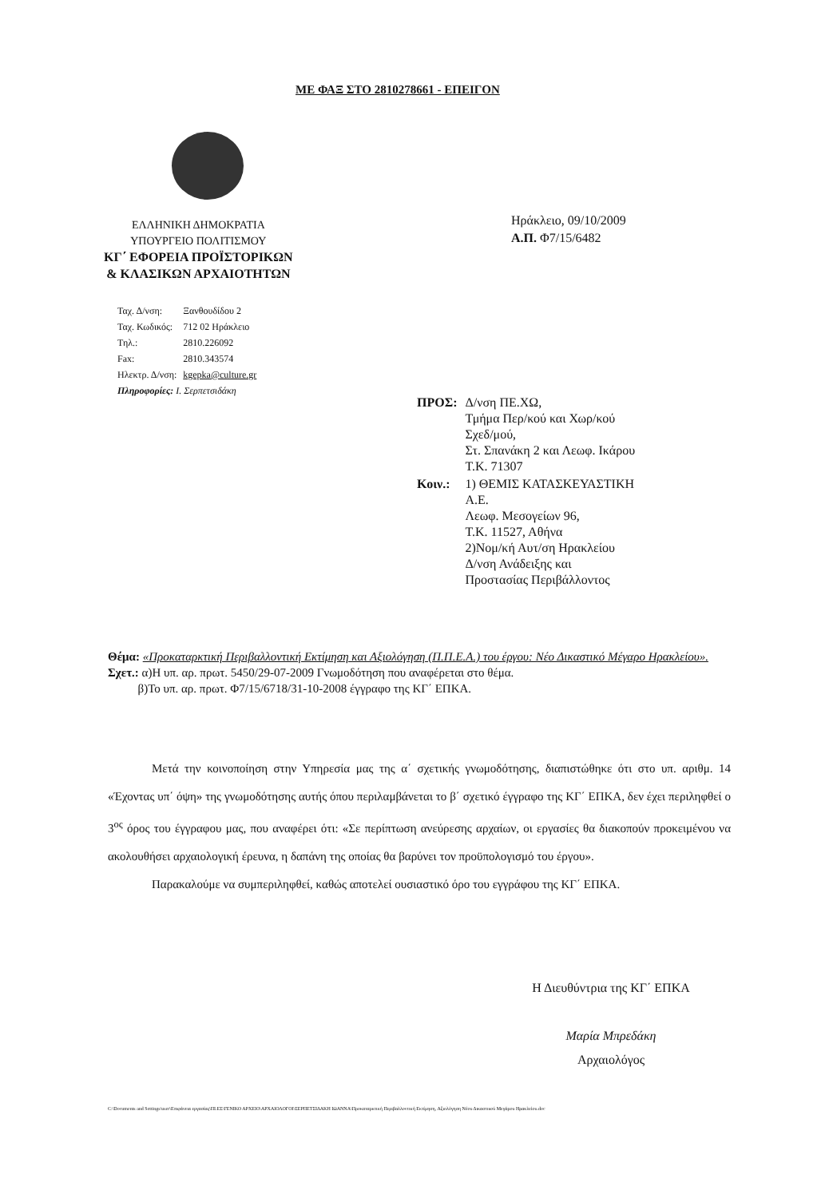ΜΕ ΦΑΞ ΣΤΟ 2810278661 - ΕΠΕΙΓΟΝ
ΕΛΛΗΝΙΚΗ ΔΗΜΟΚΡΑΤΙΑ
ΥΠΟΥΡΓΕΙΟ ΠΟΛΙΤΙΣΜΟΥ
ΚΓ΄ ΕΦΟΡΕΙΑ ΠΡΟΪΣΤΟΡΙΚΩΝ
& ΚΛΑΣΙΚΩΝ ΑΡΧΑΙΟΤΗΤΩΝ
| Ταχ. Δ/νση: | Ξανθουδίδου 2 |
| Ταχ. Κωδικός: | 712 02 Ηράκλειο |
| Τηλ.: | 2810.226092 |
| Fax: | 2810.343574 |
| Ηλεκτρ. Δ/νση: | kgepka@culture.gr |
| Πληροφορίες: Ι. Σερπετσιδάκη | |
Ηράκλειο, 09/10/2009
Α.Π. Φ7/15/6482
| ΠΡΟΣ: | Δ/νση ΠΕ.ΧΩ, Τμήμα Περ/κού και Χωρ/κού Σχεδ/μού, Στ. Σπανάκη 2 και Λεωφ. Ικάρου Τ.Κ. 71307 |
| Κοιν.: | 1) ΘΕΜΙΣ ΚΑΤΑΣΚΕΥΑΣΤΙΚΗ Α.Ε. Λεωφ. Μεσογείων 96, Τ.Κ. 11527, Αθήνα 2)Νομ/κή Αυτ/ση Ηρακλείου Δ/νση Ανάδειξης και Προστασίας Περιβάλλοντος |
Θέμα: «Προκαταρκτική Περιβαλλοντική Εκτίμηση και Αξιολόγηση (Π.Π.Ε.Α.) του έργου: Νέο Δικαστικό Μέγαρο Ηρακλείου».
Σχετ.: α)Η υπ. αρ. πρωτ. 5450/29-07-2009 Γνωμοδότηση που αναφέρεται στο θέμα.
β)Το υπ. αρ. πρωτ. Φ7/15/6718/31-10-2008 έγγραφο της ΚΓ΄ ΕΠΚΑ.
Μετά την κοινοποίηση στην Υπηρεσία μας της α΄ σχετικής γνωμοδότησης, διαπιστώθηκε ότι στο υπ. αριθμ. 14 «Έχοντας υπ΄ όψη» της γνωμοδότησης αυτής όπου περιλαμβάνεται το β΄ σχετικό έγγραφο της ΚΓ΄ ΕΠΚΑ, δεν έχει περιληφθεί ο 3<sup>ος</sup> όρος του έγγραφου μας, που αναφέρει ότι: «Σε περίπτωση ανεύρεσης αρχαίων, οι εργασίες θα διακοπούν προκειμένου να ακολουθήσει αρχαιολογική έρευνα, η δαπάνη της οποίας θα βαρύνει τον προϋπολογισμό του έργου».
Παρακαλούμε να συμπεριληφθεί, καθώς αποτελεί ουσιαστικό όρο του εγγράφου της ΚΓ΄ ΕΠΚΑ.
Η Διευθύντρια της ΚΓ΄ ΕΠΚΑ
Μαρία Μπρεδάκη
Αρχαιολόγος
C:\Documents and Settings\user\Επιφάνεια εργασίας\ΠΙ.ΕΣ\ΓΕΝΙΚΟ ΑΡΧΕΙΟ\ΑΡΧΑΙΟΛΟΓΟΙ\ΣΕΡΠΕΤΣΙΔΑΚΗ ΙΩΑΝΝΑ\Προκαταρκτική Περιβαλλοντική Εκτίμηση, Αξιολόγηση Νέου Δικαστικού Μεγάρου Ηρακλείου.doc